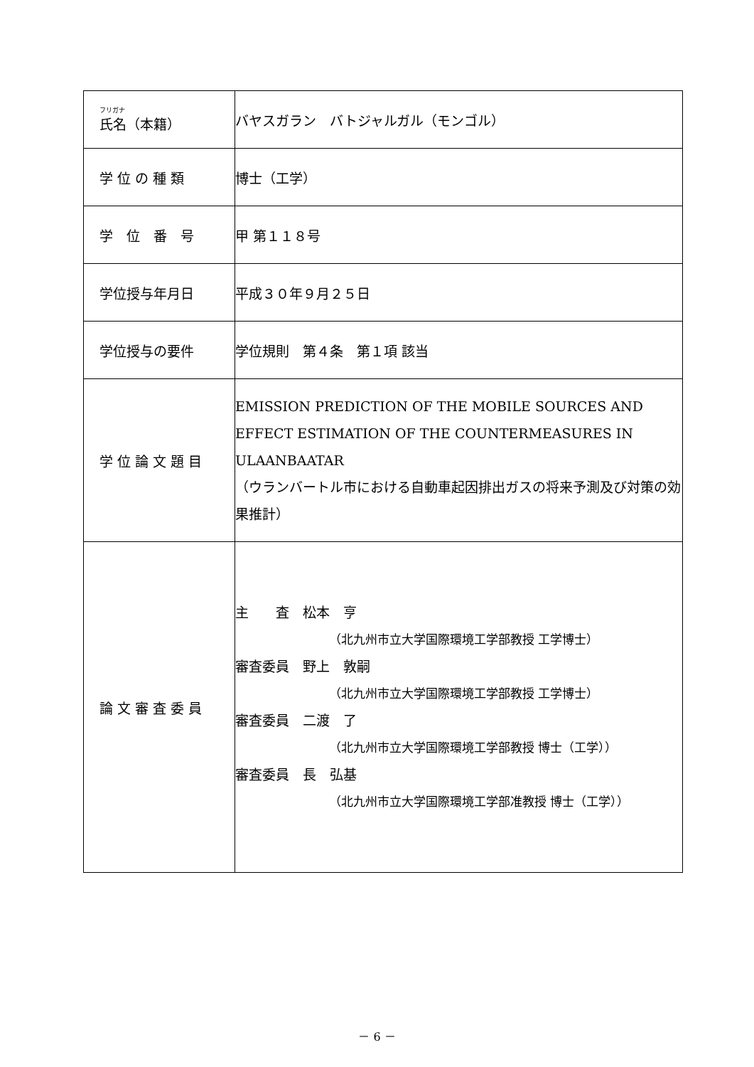| フリガナ 氏名（本籍） | バヤスガラン バトジャルガル（モンゴル） |
| 学 位 の 種 類 | 博士（工学） |
| 学 位 番 号 | 甲 第１１８号 |
| 学位授与年月日 | 平成３０年９月２５日 |
| 学位授与の要件 | 学位規則 第４条 第１項 該当 |
| 学 位 論 文 題 目 | EMISSION PREDICTION OF THE MOBILE SOURCES AND EFFECT ESTIMATION OF THE COUNTERMEASURES IN ULAANBAATAR （ウランバートル市における自動車起因排出ガスの将来予測及び対策の効果推計） |
| 論 文 審 査 委 員 | 主 査 松本 亨 （北九州市立大学国際環境工学部教授 工学博士） 審査委員 野上 敦嗣 （北九州市立大学国際環境工学部教授 工学博士） 審査委員 二渡 了 （北九州市立大学国際環境工学部教授 博士（工学）） 審査委員 長 弘基 （北九州市立大学国際環境工学部准教授 博士（工学）） |
－ 6 －